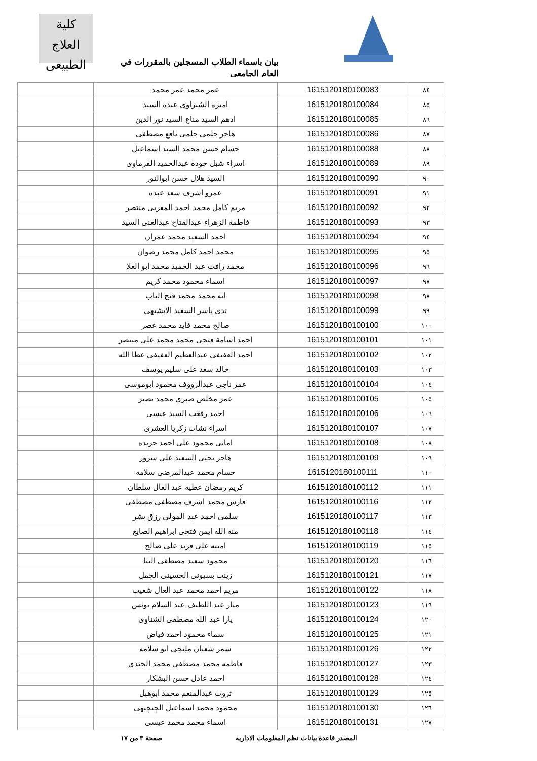بيان باسماء الطلاب المسجلين بالمقررات في العام الجامعي
كلية
العلاج الطبيعى
| ٨٤ | 1615120180100083 | عمر محمد عمر محمد | |
| ٨٥ | 1615120180100084 | اميره الشبراوى عبده السيد | |
| ٨٦ | 1615120180100085 | ادهم السيد مناع السيد نور الدين | |
| ٨٧ | 1615120180100086 | هاجر حلمى حلمى نافع مصطفى | |
| ٨٨ | 1615120180100088 | حسام حسن محمد السيد اسماعيل | |
| ٨٩ | 1615120180100089 | اسراء شبل جودة عبدالحميد الفرماوى | |
| ٩٠ | 1615120180100090 | السيد هلال حسن ابوالنور | |
| ٩١ | 1615120180100091 | عمرو اشرف سعد عبده | |
| ٩٢ | 1615120180100092 | مريم كامل محمد احمد المغربى منتصر | |
| ٩٣ | 1615120180100093 | فاطمة الزهراء عبدالفتاح عبدالغنى السيد | |
| ٩٤ | 1615120180100094 | احمد السعيد محمد عمران | |
| ٩٥ | 1615120180100095 | محمد احمد كامل محمد رضوان | |
| ٩٦ | 1615120180100096 | محمد رافت عبد الحميد محمد ابو العلا | |
| ٩٧ | 1615120180100097 | اسماء محمود محمد كريم | |
| ٩٨ | 1615120180100098 | ايه محمد محمد فتح الباب | |
| ٩٩ | 1615120180100099 | ندى ياسر السعيد الابشيهى | |
| ١٠٠ | 1615120180100100 | صالح محمد فايد محمد عصر | |
| ١٠١ | 1615120180100101 | احمد اسامة فتحى محمد محمد على منتصر | |
| ١٠٢ | 1615120180100102 | احمد العفيفى عبدالعظيم العفيفى عطا الله | |
| ١٠٣ | 1615120180100103 | خالد سعد على سليم يوسف | |
| ١٠٤ | 1615120180100104 | عمر ناجى عبدالرووف محمود ابوموسى | |
| ١٠٥ | 1615120180100105 | عمر مخلص صبرى محمد نصير | |
| ١٠٦ | 1615120180100106 | احمد رفعت السيد عيسى | |
| ١٠٧ | 1615120180100107 | اسراء نشات زكريا العشرى | |
| ١٠٨ | 1615120180100108 | امانى محمود على احمد جريده | |
| ١٠٩ | 1615120180100109 | هاجر يحيى السعيد على سرور | |
| ١١٠ | 1615120180100111 | حسام محمد عبدالمرضى سلامه | |
| ١١١ | 1615120180100112 | كريم رمضان عطية عبد العال سلطان | |
| ١١٢ | 1615120180100116 | فارس محمد اشرف مصطفى مصطفى | |
| ١١٣ | 1615120180100117 | سلمى احمد عبد المولى رزق بشر | |
| ١١٤ | 1615120180100118 | منة الله ايمن فتحى ابراهيم الصايغ | |
| ١١٥ | 1615120180100119 | امنيه على فريد على صالح | |
| ١١٦ | 1615120180100120 | محمود سعيد مصطفى البنا | |
| ١١٧ | 1615120180100121 | زينب بسيونى الحسينى الجمل | |
| ١١٨ | 1615120180100122 | مريم احمد محمد عبد العال شعيب | |
| ١١٩ | 1615120180100123 | منار عبد اللطيف عبد السلام يونس | |
| ١٢٠ | 1615120180100124 | يارا عبد الله مصطفى الشناوى | |
| ١٢١ | 1615120180100125 | سماء محمود احمد فياض | |
| ١٢٢ | 1615120180100126 | سمر شعبان مليجى ابو سلامه | |
| ١٢٣ | 1615120180100127 | فاطمه محمد مصطفى محمد الجندى | |
| ١٢٤ | 1615120180100128 | احمد عادل حسن البشكار | |
| ١٢٥ | 1615120180100129 | ثروت عبدالمنعم محمد ابوهبل | |
| ١٢٦ | 1615120180100130 | محمود محمد اسماعيل الجنجيهى | |
| ١٢٧ | 1615120180100131 | اسماء محمد محمد عيسى | |
المصدر قاعدة بيانات نظم المعلومات الادارية صفحة ٣ من ١٧